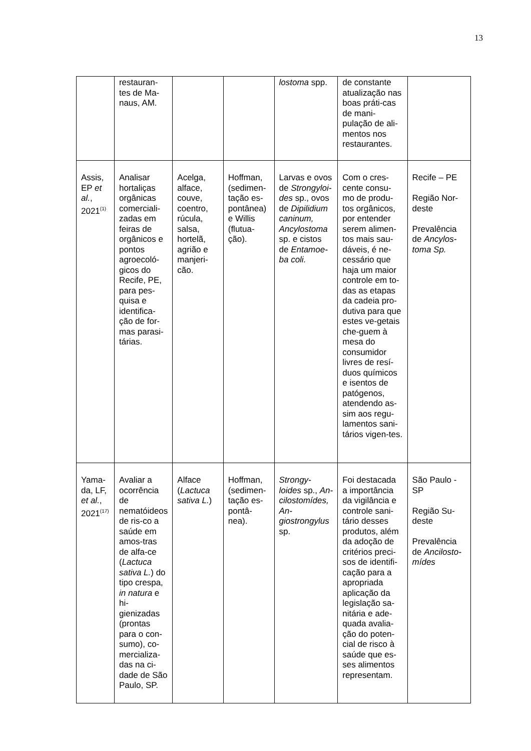13
| | restauran-tes de Ma-naus, AM. | | | lostoma spp. | de constante atualização nas boas práti-cas de mani-pulação de ali-mentos nos restaurantes. | |
| Assis, EP et al. , 2021<sup>(1)</sup> | Analisar hortaliças orgânicas comerciali-zadas em feiras de orgânicos e pontos agroecoló-gicos do Recife, PE, para pes-quisa e identifica-ção de for-mas parasi-tárias. | Acelga, alface, couve, coentro, rúcula, salsa, hortelã, agrião e manjeri-cão. | Hoffman, (sedimen-tação es-pontânea) e Willis (flutua-ção). | Larvas e ovos de Strongyloi-des sp., ovos de Dipilidium caninum, Ancylostoma sp. e cistos de Entamoe-ba coli. | Com o cres-cente consu-mo de produ-tos orgânicos, por entender serem alimen-tos mais sau-dáveis, é ne-cessário que haja um maior controle em to-das as etapas da cadeia pro-dutiva para que estes ve-getais che-guem à mesa do consumidor livres de resí-duos químicos e isentos de patógenos, atendendo as-sim aos regu-lamentos sani-tários vigen-tes. | Recife – PE Região Nor-deste Prevalência de Ancylos-toma Sp. |
| Yama-da, LF, et al. , 2021<sup>(17)</sup> | Avaliar a ocorrência de nematóideos de ris-co a saúde em amos-tras de alfa-ce ( Lactuca sativa L. ) do tipo crespa, in natura e hi-gienizadas (prontas para o con-sumo), co-mercializa-das na ci-dade de São Paulo, SP. | Alface ( Lactuca sativa L. ) | Hoffman, (sedimen-tação es-pontâ-nea). | Strongy-loides sp., An-cilostomídes, An-giostrongylus sp. | Foi destacada a importância da vigilância e controle sani-tário desses produtos, além da adoção de critérios preci-sos de identifi-cação para a apropriada aplicação da legislação sa-nitária e ade-quada avalia-ção do poten-cial de risco à saúde que es-ses alimentos representam. | São Paulo - SP Região Su-deste Prevalência de Ancilosto-mídes |